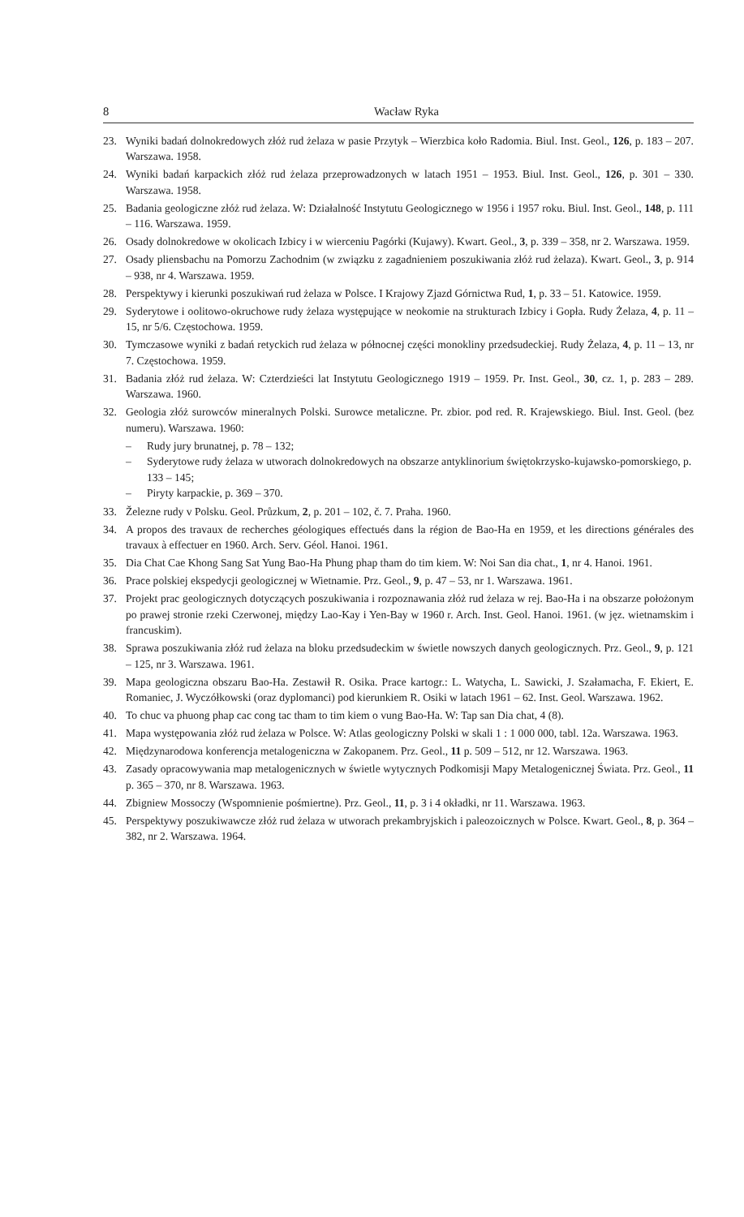8 Wacław Ryka
23. Wyniki badań dolnokredowych złóż rud żelaza w pasie Przytyk – Wierzbica koło Radomia. Biul. Inst. Geol., 126, p. 183 – 207. Warszawa. 1958.
24. Wyniki badań karpackich złóż rud żelaza przeprowadzonych w latach 1951 – 1953. Biul. Inst. Geol., 126, p. 301 – 330. Warszawa. 1958.
25. Badania geologiczne złóż rud żelaza. W: Działalność Instytutu Geologicznego w 1956 i 1957 roku. Biul. Inst. Geol., 148, p. 111 – 116. Warszawa. 1959.
26. Osady dolnokredowe w okolicach Izbicy i w wierceniu Pagórki (Kujawy). Kwart. Geol., 3, p. 339 – 358, nr 2. Warszawa. 1959.
27. Osady pliensbachu na Pomorzu Zachodnim (w związku z zagadnieniem poszukiwania złóż rud żelaza). Kwart. Geol., 3, p. 914 – 938, nr 4. Warszawa. 1959.
28. Perspektywy i kierunki poszukiwań rud żelaza w Polsce. I Krajowy Zjazd Górnictwa Rud, 1, p. 33 – 51. Katowice. 1959.
29. Syderytowe i oolitowo-okruchowe rudy żelaza występujące w neokomie na strukturach Izbicy i Gopła. Rudy Żelaza, 4, p. 11 – 15, nr 5/6. Częstochowa. 1959.
30. Tymczasowe wyniki z badań retyckich rud żelaza w północnej części monokliny przedsudeckiej. Rudy Żelaza, 4, p. 11 – 13, nr 7. Częstochowa. 1959.
31. Badania złóż rud żelaza. W: Czterdzieści lat Instytutu Geologicznego 1919 – 1959. Pr. Inst. Geol., 30, cz. 1, p. 283 – 289. Warszawa. 1960.
32. Geologia złóż surowców mineralnych Polski. Surowce metaliczne. Pr. zbior. pod red. R. Krajewskiego. Biul. Inst. Geol. (bez numeru). Warszawa. 1960:
– Rudy jury brunatnej, p. 78 – 132;
– Syderytowe rudy żelaza w utworach dolnokredowych na obszarze antyklinorium świętokrzysko-kujawsko-pomorskiego, p. 133 – 145;
– Piryty karpackie, p. 369 – 370.
33. Železne rudy v Polsku. Geol. Průzkum, 2, p. 201 – 102, č. 7. Praha. 1960.
34. A propos des travaux de recherches géologiques effectués dans la région de Bao-Ha en 1959, et les directions générales des travaux à effectuer en 1960. Arch. Serv. Géol. Hanoi. 1961.
35. Dia Chat Cae Khong Sang Sat Yung Bao-Ha Phung phap tham do tim kiem. W: Noi San dia chat., 1, nr 4. Hanoi. 1961.
36. Prace polskiej ekspedycji geologicznej w Wietnamie. Prz. Geol., 9, p. 47 – 53, nr 1. Warszawa. 1961.
37. Projekt prac geologicznych dotyczących poszukiwania i rozpoznawania złóż rud żelaza w rej. Bao-Ha i na obszarze położonym po prawej stronie rzeki Czerwonej, między Lao-Kay i Yen-Bay w 1960 r. Arch. Inst. Geol. Hanoi. 1961. (w jęz. wietnamskim i francuskim).
38. Sprawa poszukiwania złóż rud żelaza na bloku przedsudeckim w świetle nowszych danych geologicznych. Prz. Geol., 9, p. 121 – 125, nr 3. Warszawa. 1961.
39. Mapa geologiczna obszaru Bao-Ha. Zestawił R. Osika. Prace kartogr.: L. Watycha, L. Sawicki, J. Szałamacha, F. Ekiert, E. Romaniec, J. Wyczółkowski (oraz dyplomanci) pod kierunkiem R. Osiki w latach 1961 – 62. Inst. Geol. Warszawa. 1962.
40. To chuc va phuong phap cac cong tac tham to tim kiem o vung Bao-Ha. W: Tap san Dia chat, 4 (8).
41. Mapa występowania złóż rud żelaza w Polsce. W: Atlas geologiczny Polski w skali 1 : 1 000 000, tabl. 12a. Warszawa. 1963.
42. Międzynarodowa konferencja metalogeniczna w Zakopanem. Prz. Geol., 11 p. 509 – 512, nr 12. Warszawa. 1963.
43. Zasady opracowywania map metalogenicznych w świetle wytycznych Podkomisji Mapy Metalogenicznej Świata. Prz. Geol., 11 p. 365 – 370, nr 8. Warszawa. 1963.
44. Zbigniew Mossoczy (Wspomnienie pośmiertne). Prz. Geol., 11, p. 3 i 4 okładki, nr 11. Warszawa. 1963.
45. Perspektywy poszukiwawcze złóż rud żelaza w utworach prekambryjskich i paleozoicznych w Polsce. Kwart. Geol., 8, p. 364 – 382, nr 2. Warszawa. 1964.